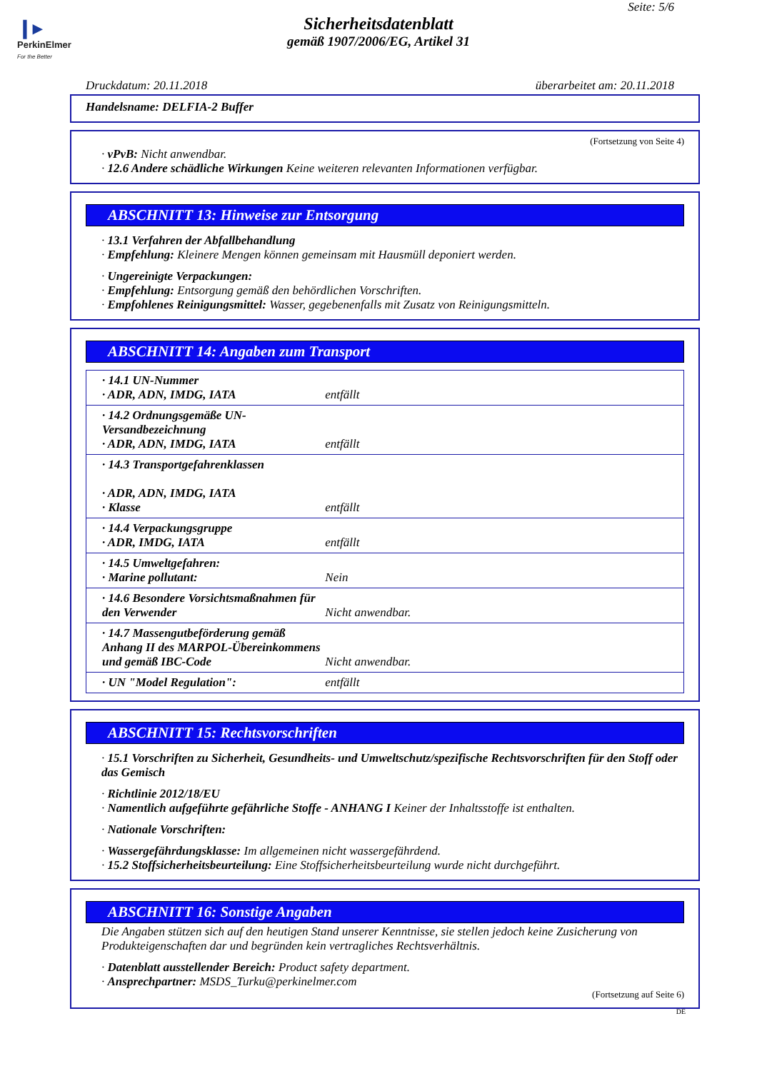❙▸
PerkinElmer
For the Better
Seite: 5/6
Sicherheitsdatenblatt
gemäß 1907/2006/EG, Artikel 31
Druckdatum: 20.11.2018 überarbeitet am: 20.11.2018
Handelsname: DELFIA-2 Buffer
(Fortsetzung von Seite 4)
· vPvB: Nicht anwendbar.
· 12.6 Andere schädliche Wirkungen Keine weiteren relevanten Informationen verfügbar.
ABSCHNITT 13: Hinweise zur Entsorgung
· 13.1 Verfahren der Abfallbehandlung
· Empfehlung: Kleinere Mengen können gemeinsam mit Hausmüll deponiert werden.
· Ungereinigte Verpackungen:
· Empfehlung: Entsorgung gemäß den behördlichen Vorschriften.
· Empfohlenes Reinigungsmittel: Wasser, gegebenenfalls mit Zusatz von Reinigungsmitteln.
ABSCHNITT 14: Angaben zum Transport
| · 14.1 UN-Nummer · ADR, ADN, IMDG, IATA | entfällt |
| · 14.2 Ordnungsgemäße UN-Versandbezeichnung · ADR, ADN, IMDG, IATA | entfällt |
| · 14.3 Transportgefahrenklassen · ADR, ADN, IMDG, IATA · Klasse | entfällt |
| · 14.4 Verpackungsgruppe · ADR, IMDG, IATA | entfällt |
| · 14.5 Umweltgefahren: · Marine pollutant: | Nein |
| · 14.6 Besondere Vorsichtsmaßnahmen für den Verwender | Nicht anwendbar. |
| · 14.7 Massengutbeförderung gemäß Anhang II des MARPOL-Übereinkommens und gemäß IBC-Code | Nicht anwendbar. |
| · UN "Model Regulation": | entfällt |
ABSCHNITT 15: Rechtsvorschriften
· 15.1 Vorschriften zu Sicherheit, Gesundheits- und Umweltschutz/spezifische Rechtsvorschriften für den Stoff oder das Gemisch
· Richtlinie 2012/18/EU
· Namentlich aufgeführte gefährliche Stoffe - ANHANG I Keiner der Inhaltsstoffe ist enthalten.
· Nationale Vorschriften:
· Wassergefährdungsklasse: Im allgemeinen nicht wassergefährdend.
· 15.2 Stoffsicherheitsbeurteilung: Eine Stoffsicherheitsbeurteilung wurde nicht durchgeführt.
ABSCHNITT 16: Sonstige Angaben
Die Angaben stützen sich auf den heutigen Stand unserer Kenntnisse, sie stellen jedoch keine Zusicherung von Produkteigenschaften dar und begründen kein vertragliches Rechtsverhältnis.
· Datenblatt ausstellender Bereich: Product safety department.
· Ansprechpartner: MSDS_Turku@perkinelmer.com
(Fortsetzung auf Seite 6)
DE